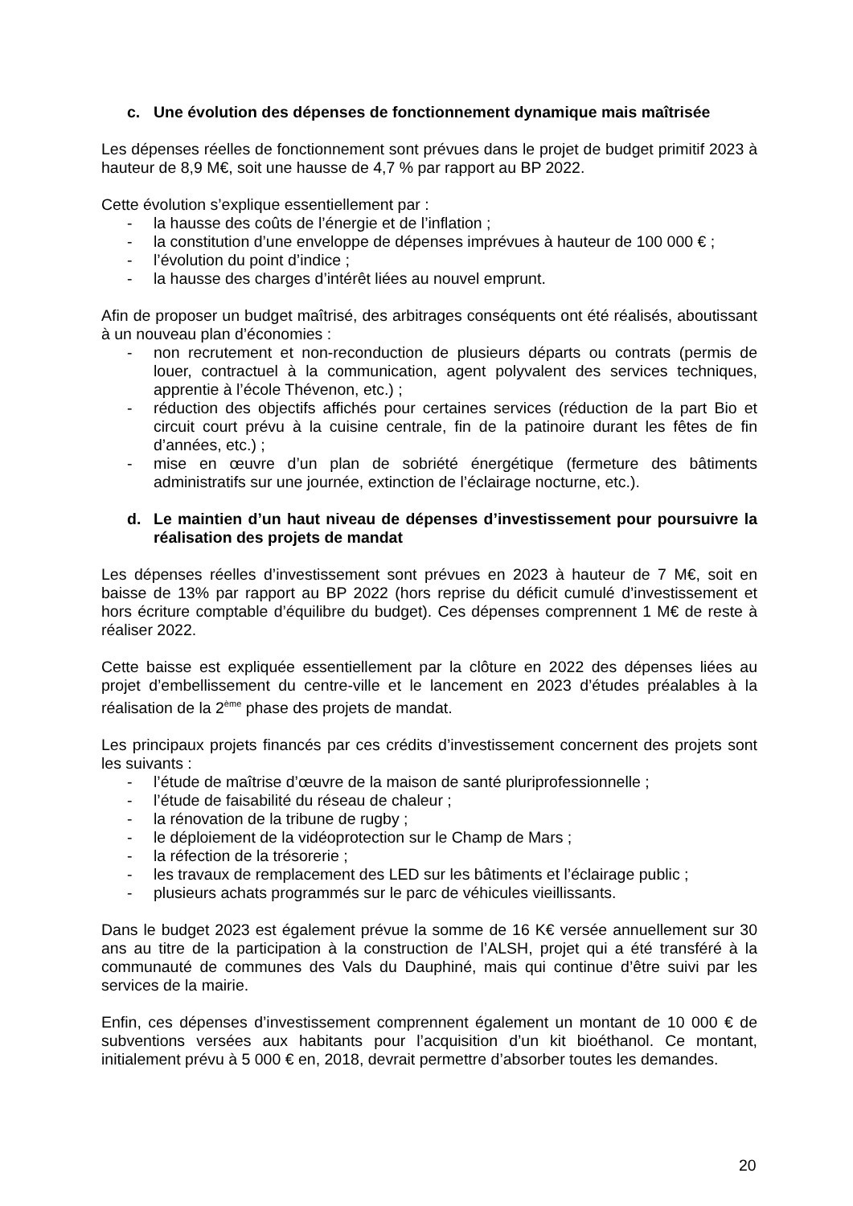c. Une évolution des dépenses de fonctionnement dynamique mais maîtrisée
Les dépenses réelles de fonctionnement sont prévues dans le projet de budget primitif 2023 à hauteur de 8,9 M€, soit une hausse de 4,7 % par rapport au BP 2022.
Cette évolution s’explique essentiellement par :
- la hausse des coûts de l’énergie et de l’inflation ;
- la constitution d’une enveloppe de dépenses imprévues à hauteur de 100 000 € ;
- l’évolution du point d’indice ;
- la hausse des charges d’intérêt liées au nouvel emprunt.
Afin de proposer un budget maîtrisé, des arbitrages conséquents ont été réalisés, aboutissant à un nouveau plan d’économies :
- non recrutement et non-reconduction de plusieurs départs ou contrats (permis de louer, contractuel à la communication, agent polyvalent des services techniques, apprentie à l’école Thévenon, etc.) ;
- réduction des objectifs affichés pour certaines services (réduction de la part Bio et circuit court prévu à la cuisine centrale, fin de la patinoire durant les fêtes de fin d’années, etc.) ;
- mise en œuvre d’un plan de sobriété énergétique (fermeture des bâtiments administratifs sur une journée, extinction de l’éclairage nocturne, etc.).
d. Le maintien d’un haut niveau de dépenses d’investissement pour poursuivre la réalisation des projets de mandat
Les dépenses réelles d’investissement sont prévues en 2023 à hauteur de 7 M€, soit en baisse de 13% par rapport au BP 2022 (hors reprise du déficit cumulé d’investissement et hors écriture comptable d’équilibre du budget). Ces dépenses comprennent 1 M€ de reste à réaliser 2022.
Cette baisse est expliquée essentiellement par la clôture en 2022 des dépenses liées au projet d’embellissement du centre-ville et le lancement en 2023 d’études préalables à la réalisation de la 2<sup>ème</sup> phase des projets de mandat.
Les principaux projets financés par ces crédits d’investissement concernent des projets sont les suivants :
- l’étude de maîtrise d’œuvre de la maison de santé pluriprofessionnelle ;
- l’étude de faisabilité du réseau de chaleur ;
- la rénovation de la tribune de rugby ;
- le déploiement de la vidéoprotection sur le Champ de Mars ;
- la réfection de la trésorerie ;
- les travaux de remplacement des LED sur les bâtiments et l’éclairage public ;
- plusieurs achats programmés sur le parc de véhicules vieillissants.
Dans le budget 2023 est également prévue la somme de 16 K€ versée annuellement sur 30 ans au titre de la participation à la construction de l’ALSH, projet qui a été transféré à la communauté de communes des Vals du Dauphiné, mais qui continue d’être suivi par les services de la mairie.
Enfin, ces dépenses d’investissement comprennent également un montant de 10 000 € de subventions versées aux habitants pour l’acquisition d’un kit bioéthanol. Ce montant, initialement prévu à 5 000 € en, 2018, devrait permettre d’absorber toutes les demandes.
20